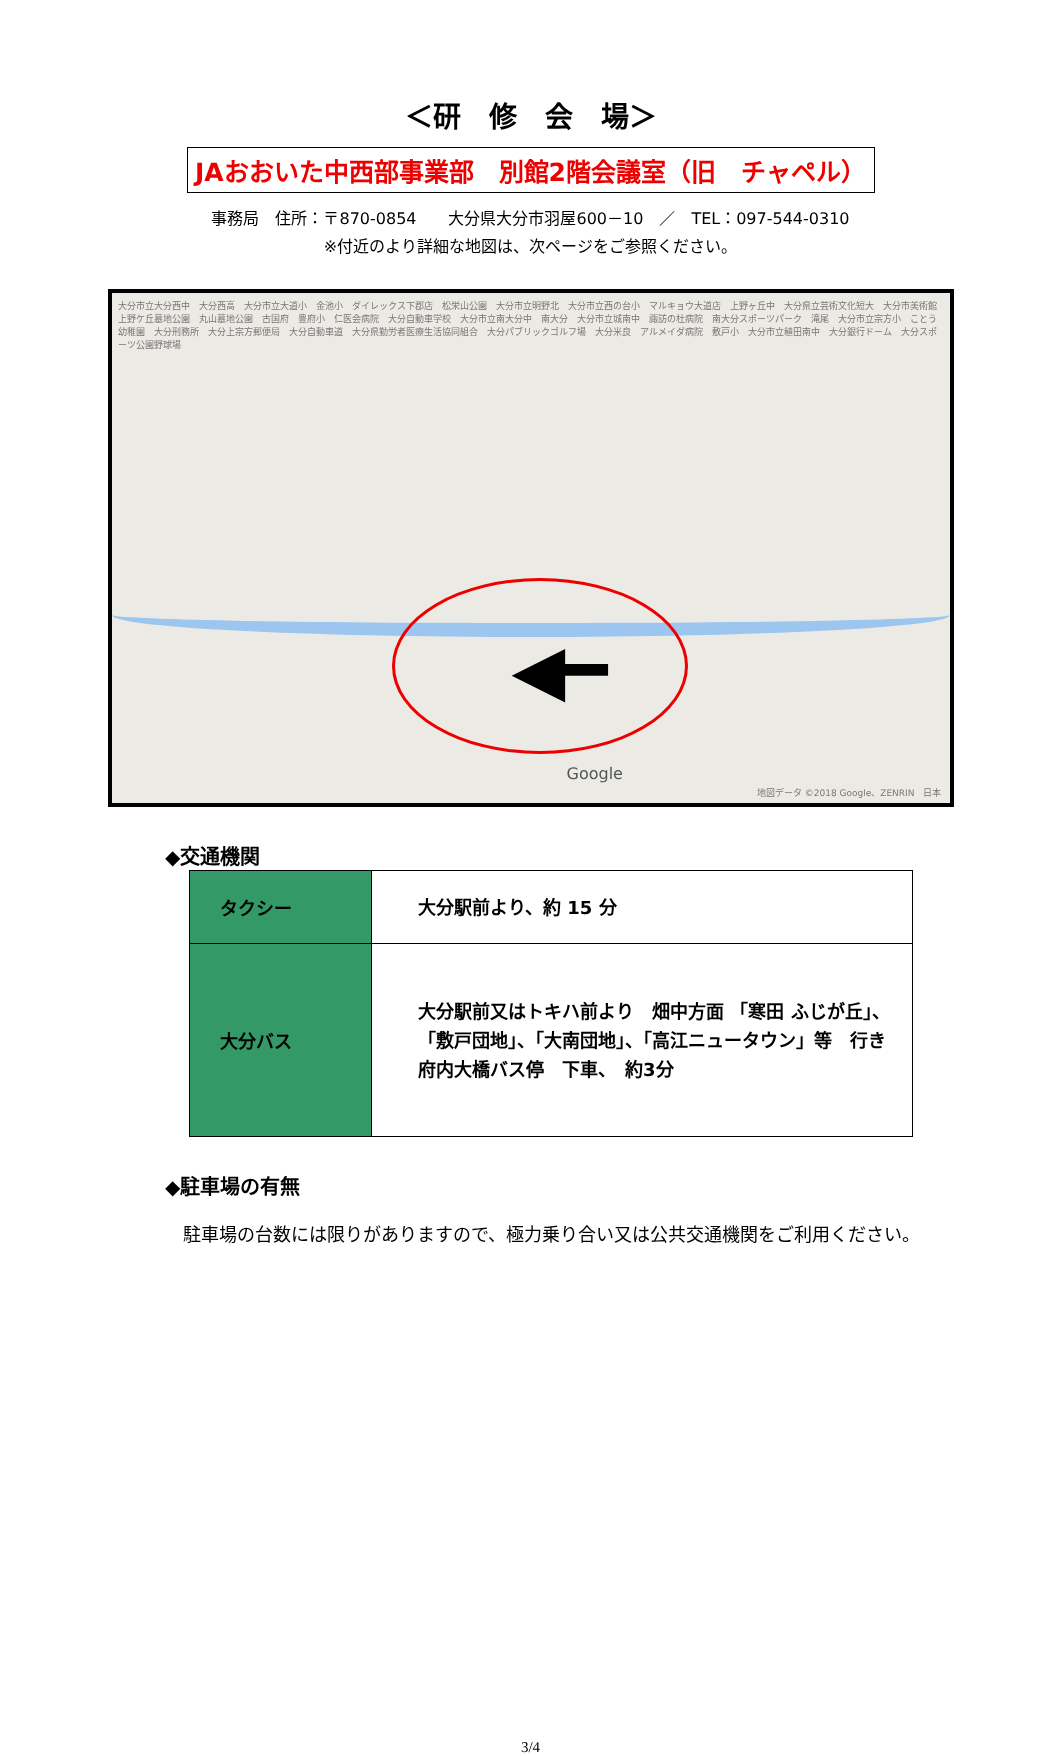＜研　修　会　場＞
JAおおいた中西部事業部　別館2階会議室（旧　チャペル）
事務局　住所：〒870-0854　　大分県大分市羽屋600－10　／　TEL：097-544-0310
※付近のより詳細な地図は、次ページをご参照ください。
大分市立大分西中　大分西高　大分市立大道小　金池小　ダイレックス下郡店　松栄山公園　大分市立明野北　大分市立西の台小　マルキョウ大道店　上野ヶ丘中　大分県立芸術文化短大　大分市美術館　上野ケ丘墓地公園　丸山墓地公園　古国府　豊府小　仁医会病院　大分自動車学校　大分市立南大分中　南大分　大分市立城南中　諏訪の杜病院　南大分スポーツパーク　滝尾　大分市立宗方小　ことう幼稚園　大分刑務所　大分上宗方郵便局　大分自動車道　大分県勤労者医療生活協同組合　大分パブリックゴルフ場　大分米良　アルメイダ病院　敷戸小　大分市立稙田南中　大分銀行ドーム　大分スポーツ公園野球場
◀━
Google
地図データ ©2018 Google、ZENRIN　日本
◆交通機関
| タクシー | 大分駅前より、約 15 分 |
| 大分バス | 大分駅前又はトキハ前より 畑中方面 「寒田 ふじが丘」、 「敷戸団地」、「大南団地」、「高江ニュータウン」等 行き 府内大橋バス停 下車、 約3分 |
◆駐車場の有無
　駐車場の台数には限りがありますので、極力乗り合い又は公共交通機関をご利用ください。
3/4